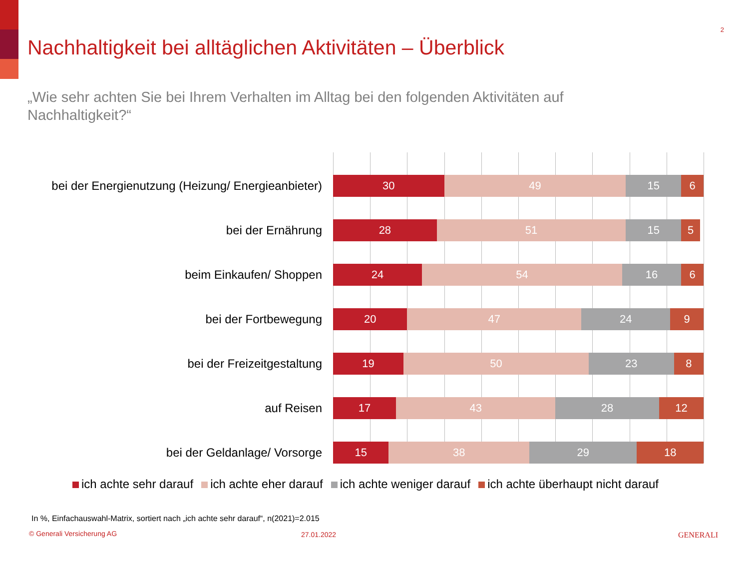2
Nachhaltigkeit bei alltäglichen Aktivitäten – Überblick
„Wie sehr achten Sie bei Ihrem Verhalten im Alltag bei den folgenden Aktivitäten auf Nachhaltigkeit?“
bei der Energienutzung (Heizung/ Energieanbieter)
30 49 15 6
bei der Ernährung
28 51 15 5
beim Einkaufen/ Shoppen
24 54 16 6
bei der Fortbewegung
20 47 24 9
bei der Freizeitgestaltung
19 50 23 8
auf Reisen
17 43 28 12
bei der Geldanlage/ Vorsorge
15 38 29 18
ich achte sehr darauf ich achte eher darauf ich achte weniger darauf ich achte überhaupt nicht darauf
In %, Einfachauswahl-Matrix, sortiert nach „ich achte sehr darauf“, n(2021)=2.015
© Generali Versicherung AG 27.01.2022 GENERALI